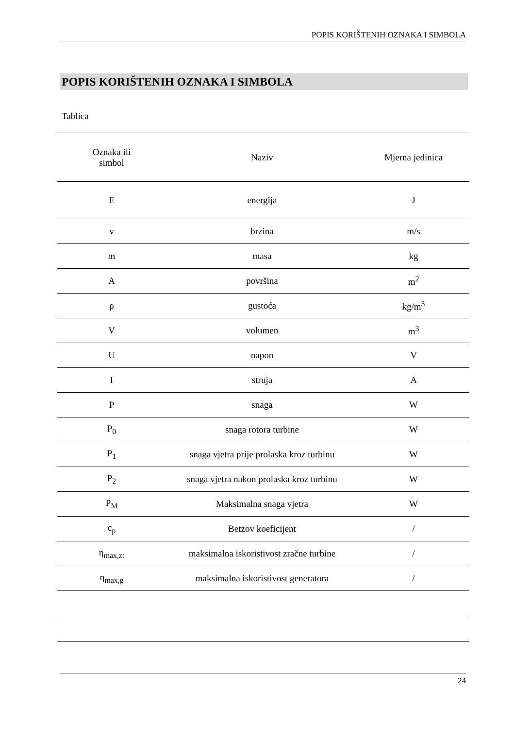POPIS KORIŠTENIH OZNAKA I SIMBOLA
POPIS KORIŠTENIH OZNAKA I SIMBOLA
Tablica
| Oznaka ili simbol | Naziv | Mjerna jedinica |
| --- | --- | --- |
| E | energija | J |
| v | brzina | m/s |
| m | masa | kg |
| A | površina | m<sup>2</sup> |
| ρ | gustoća | kg/m<sup>3</sup> |
| V | volumen | m<sup>3</sup> |
| U | napon | V |
| I | struja | A |
| P | snaga | W |
| P<sub>0</sub> | snaga rotora turbine | W |
| P<sub>1</sub> | snaga vjetra prije prolaska kroz turbinu | W |
| P<sub>2</sub> | snaga vjetra nakon prolaska kroz turbinu | W |
| P<sub>M</sub> | Maksimalna snaga vjetra | W |
| c<sub>p</sub> | Betzov koeficijent | / |
| η<sub>max,zt</sub> | maksimalna iskoristivost zračne turbine | / |
| η<sub>max,g</sub> | maksimalna iskoristivost generatora | / |
24